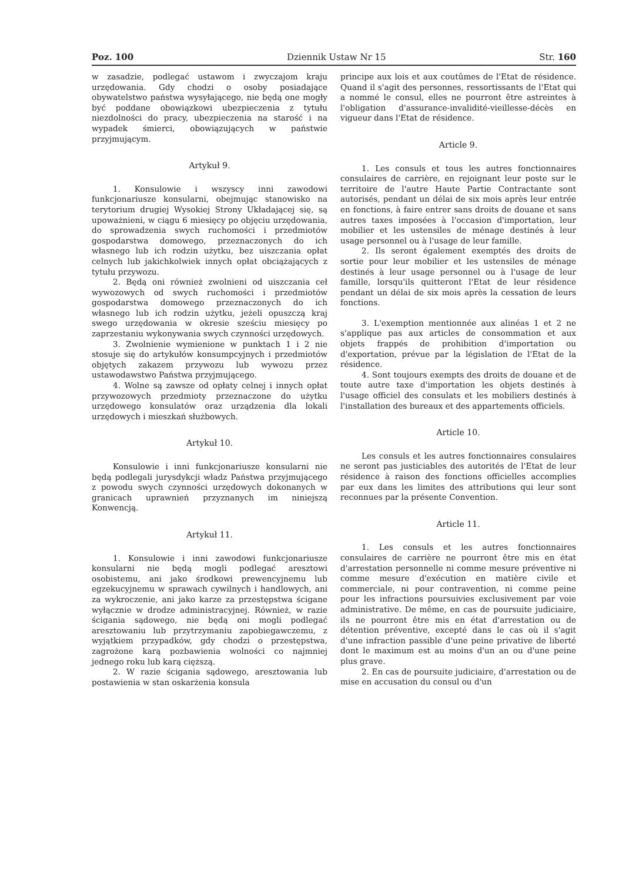Poz. 100 Dziennik Ustaw Nr 15 Str. 160
w zasadzie, podlegać ustawom i zwyczajom kraju urzędowania. Gdy chodzi o osoby posiadające obywatelstwo państwa wysyłającego, nie będą one mogły być poddane obowiązkowi ubezpieczenia z tytułu niezdolności do pracy, ubezpieczenia na starość i na wypadek śmierci, obowiązujących w państwie przyjmującym.
Artykuł 9.
1. Konsulowie i wszyscy inni zawodowi funkcjonariusze konsularni, obejmując stanowisko na terytorium drugiej Wysokiej Strony Układającej się, są upoważnieni, w ciągu 6 miesięcy po objęciu urzędowania, do sprowadzenia swych ruchomości i przedmiotów gospodarstwa domowego, przeznaczonych do ich własnego lub ich rodzin użytku, bez uiszczania opłat celnych lub jakichkolwiek innych opłat obciążających z tytułu przywozu.
2. Będą oni również zwolnieni od uiszczania ceł wywozowych od swych ruchomości i przedmiotów gospodarstwa domowego przeznaczonych do ich własnego lub ich rodzin użytku, jeżeli opuszczą kraj swego urzędowania w okresie sześciu miesięcy po zaprzestaniu wykonywania swych czynności urzędowych.
3. Zwolnienie wymienione w punktach 1 i 2 nie stosuje się do artykułów konsumpcyjnych i przedmiotów objętych zakazem przywozu lub wywozu przez ustawodawstwo Państwa przyjmującego.
4. Wolne są zawsze od opłaty celnej i innych opłat przywozowych przedmioty przeznaczone do użytku urzędowego konsulatów oraz urządzenia dla lokali urzędowych i mieszkań służbowych.
Artykuł 10.
Konsulowie i inni funkcjonariusze konsularni nie będą podlegali jurysdykcji władz Państwa przyjmującego z powodu swych czynności urzędowych dokonanych w granicach uprawnień przyznanych im niniejszą Konwencją.
Artykuł 11.
1. Konsulowie i inni zawodowi funkcjonariusze konsularni nie będą mogli podlegać aresztowi osobistemu, ani jako środkowi prewencyjnemu lub egzekucyjnemu w sprawach cywilnych i handlowych, ani za wykroczenie, ani jako karze za przestępstwa ścigane wyłącznie w drodze administracyjnej. Również, w razie ścigania sądowego, nie będą oni mogli podlegać aresztowaniu lub przytrzymaniu zapobiegawczemu, z wyjątkiem przypadków, gdy chodzi o przestępstwa, zagrożone karą pozbawienia wolności co najmniej jednego roku lub karą cięższą.
2. W razie ścigania sądowego, aresztowania lub postawienia w stan oskarżenia konsula
principe aux lois et aux coutûmes de l'Etat de résidence. Quand il s'agit des personnes, ressortissants de l'Etat qui a nommé le consul, elles ne pourront être astreintes à l'obligation d'assurance-invalidité-vieillesse-décès en vigueur dans l'Etat de résidence.
Article 9.
1. Les consuls et tous les autres fonctionnaires consulaires de carrière, en rejoignant leur poste sur le territoire de l'autre Haute Partie Contractante sont autorisés, pendant un délai de six mois après leur entrée en fonctions, à faire entrer sans droits de douane et sans autres taxes imposées à l'occasion d'importation, leur mobilier et les ustensiles de ménage destinés à leur usage personnel ou à l'usage de leur famille.
2. Ils seront également exemptés des droits de sortie pour leur mobilier et les ustensiles de ménage destinés à leur usage personnel ou à l'usage de leur famille, lorsqu'ils quitteront l'Etat de leur résidence pendant un délai de six mois après la cessation de leurs fonctions.
3. L'exemption mentionnée aux alinéas 1 et 2 ne s'applique pas aux articles de consommation et aux objets frappés de prohibition d'importation ou d'exportation, prévue par la législation de l'Etat de la résidence.
4. Sont toujours exempts des droits de douane et de toute autre taxe d'importation les objets destinés à l'usage officiel des consulats et les mobiliers destinés à l'installation des bureaux et des appartements officiels.
Article 10.
Les consuls et les autres fonctionnaires consulaires ne seront pas justiciables des autorités de l'Etat de leur résidence à raison des fonctions officielles accomplies par eux dans les limites des attributions qui leur sont reconnues par la présente Convention.
Article 11.
1. Les consuls et les autres fonctionnaires consulaires de carrière ne pourront être mis en état d'arrestation personnelle ni comme mesure préventive ni comme mesure d'exécution en matière civile et commerciale, ni pour contravention, ni comme peine pour les infractions poursuivies exclusivement par voie administrative. De même, en cas de poursuite judiciaire, ils ne pourront être mis en état d'arrestation ou de détention préventive, excepté dans le cas où il s'agit d'une infraction passible d'une peine privative de liberté dont le maximum est au moins d'un an ou d'une peine plus grave.
2. En cas de poursuite judiciaire, d'arrestation ou de mise en accusation du consul ou d'un